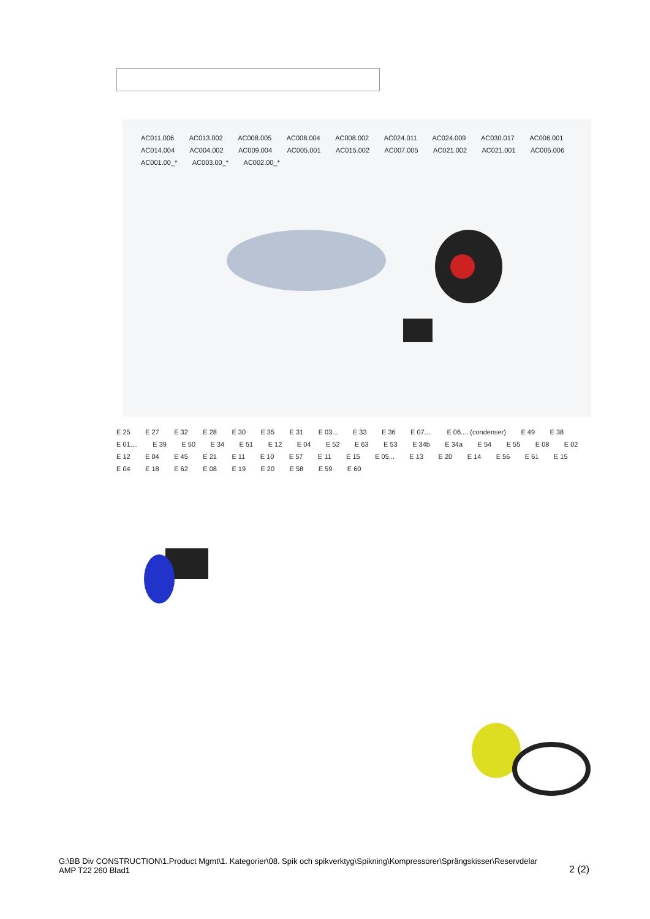AC011.006 AC013.002 AC008.005 AC008.004 AC008.002 AC024.011 AC024.009 AC030.017 AC006.001 AC014.004 AC004.002 AC009.004 AC005.001 AC015.002 AC007.005 AC021.002 AC021.001 AC005.006 AC001.00_* AC003.00_* AC002.00_*
E 25 E 27 E 32 E 28 E 30 E 35 E 31 E 03... E 33 E 36 E 07.... E 06.... (condenser) E 49 E 38 E 01.... E 39 E 50 E 34 E 51 E 12 E 04 E 52 E 63 E 53 E 34b E 34a E 54 E 55 E 08 E 02 E 12 E 04 E 45 E 21 E 11 E 10 E 57 E 11 E 15 E 05... E 13 E 20 E 14 E 56 E 61 E 15 E 04 E 18 E 62 E 08 E 19 E 20 E 58 E 59 E 60
G:\BB Div CONSTRUCTION\1.Product Mgmt\1. Kategorier\08. Spik och spikverktyg\Spikning\Kompressorer\Sprängskisser\Reservdelar
AMP T22 260 Blad1
2 (2)